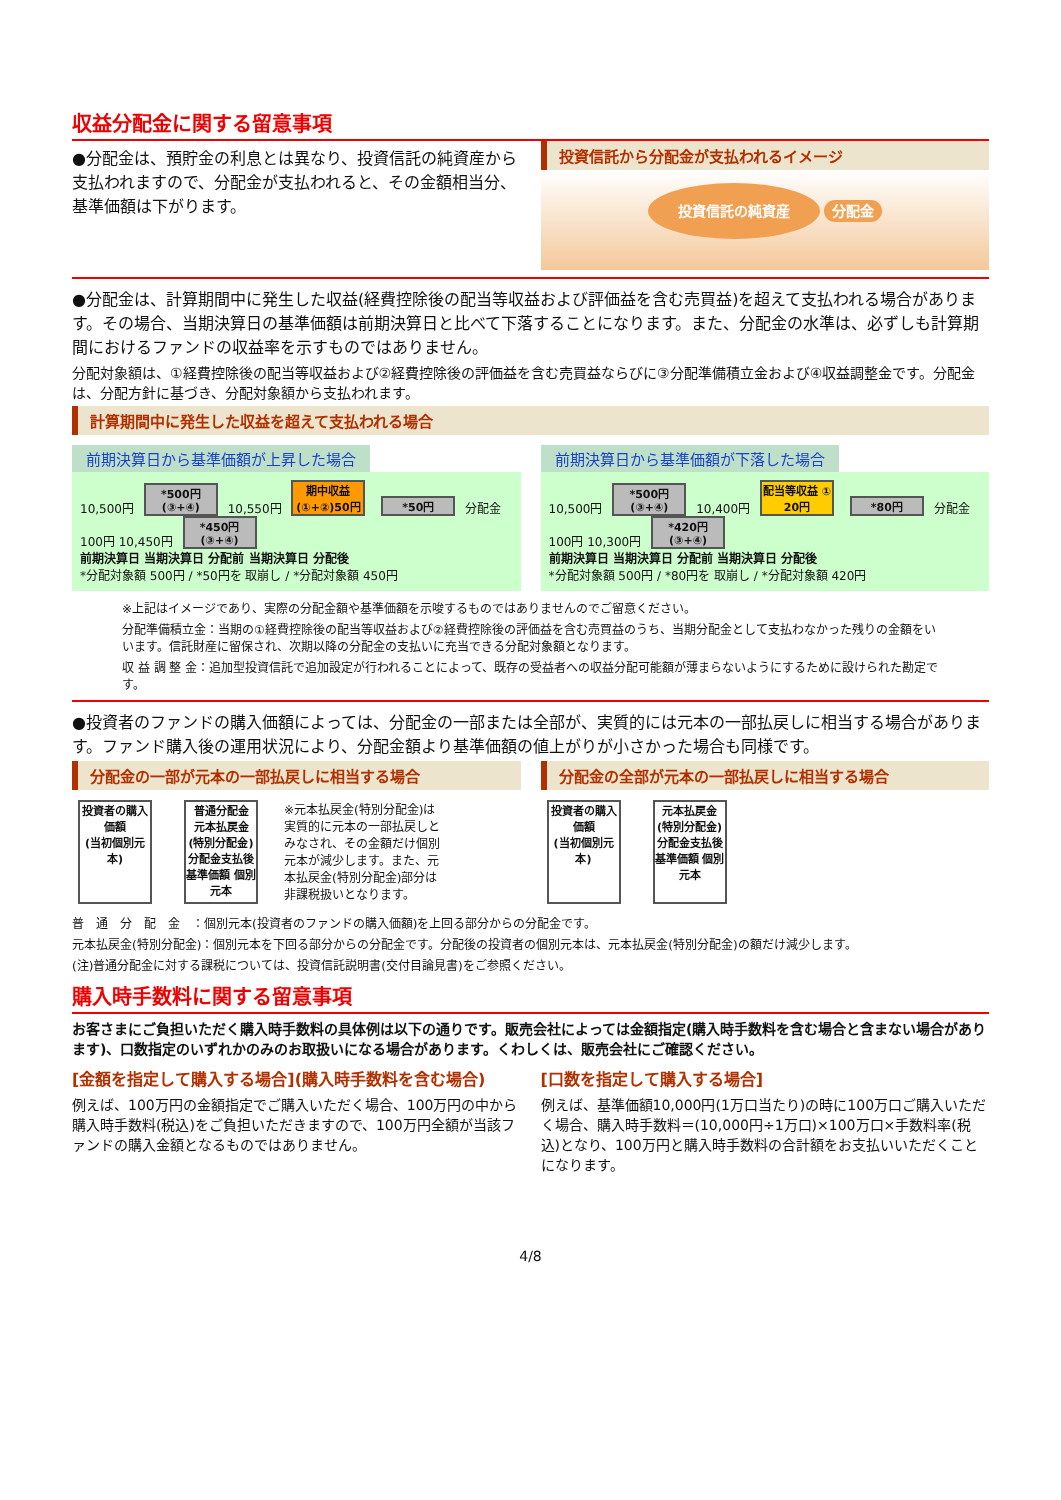収益分配金に関する留意事項
●分配金は、預貯金の利息とは異なり、投資信託の純資産から支払われますので、分配金が支払われると、その金額相当分、基準価額は下がります。
投資信託から分配金が支払われるイメージ
投資信託の純資産 分配金
●分配金は、計算期間中に発生した収益(経費控除後の配当等収益および評価益を含む売買益)を超えて支払われる場合があります。その場合、当期決算日の基準価額は前期決算日と比べて下落することになります。また、分配金の水準は、必ずしも計算期間におけるファンドの収益率を示すものではありません。
分配対象額は、①経費控除後の配当等収益および②経費控除後の評価益を含む売買益ならびに③分配準備積立金および④収益調整金です。分配金は、分配方針に基づき、分配対象額から支払われます。
計算期間中に発生した収益を超えて支払われる場合
前期決算日から基準価額が上昇した場合
10,500円 *500円(③+④) 10,550円 期中収益(①+②)50円 *50円 分配金100円 10,450円 *450円(③+④)
前期決算日 当期決算日 分配前 当期決算日 分配後
*分配対象額 500円 / *50円を 取崩し / *分配対象額 450円
前期決算日から基準価額が下落した場合
10,500円 *500円(③+④) 10,400円 配当等収益 ① 20円 *80円 分配金100円 10,300円 *420円(③+④)
前期決算日 当期決算日 分配前 当期決算日 分配後
*分配対象額 500円 / *80円を 取崩し / *分配対象額 420円
※上記はイメージであり、実際の分配金額や基準価額を示唆するものではありませんのでご留意ください。
分配準備積立金：当期の①経費控除後の配当等収益および②経費控除後の評価益を含む売買益のうち、当期分配金として支払わなかった残りの金額をいいます。信託財産に留保され、次期以降の分配金の支払いに充当できる分配対象額となります。
収 益 調 整 金：追加型投資信託で追加設定が行われることによって、既存の受益者への収益分配可能額が薄まらないようにするために設けられた勘定です。
●投資者のファンドの購入価額によっては、分配金の一部または全部が、実質的には元本の一部払戻しに相当する場合があります。ファンド購入後の運用状況により、分配金額より基準価額の値上がりが小さかった場合も同様です。
分配金の一部が元本の一部払戻しに相当する場合
投資者の購入価額
(当初個別元本) 普通分配金
元本払戻金(特別分配金)
分配金支払後 基準価額 個別元本 ※元本払戻金(特別分配金)は実質的に元本の一部払戻しとみなされ、その金額だけ個別元本が減少します。また、元本払戻金(特別分配金)部分は非課税扱いとなります。
分配金の全部が元本の一部払戻しに相当する場合
投資者の購入価額
(当初個別元本) 元本払戻金(特別分配金)
分配金支払後 基準価額 個別元本
普　通　分　配　金　：個別元本(投資者のファンドの購入価額)を上回る部分からの分配金です。
元本払戻金(特別分配金)：個別元本を下回る部分からの分配金です。分配後の投資者の個別元本は、元本払戻金(特別分配金)の額だけ減少します。
(注)普通分配金に対する課税については、投資信託説明書(交付目論見書)をご参照ください。
購入時手数料に関する留意事項
お客さまにご負担いただく購入時手数料の具体例は以下の通りです。販売会社によっては金額指定(購入時手数料を含む場合と含まない場合があります)、口数指定のいずれかのみのお取扱いになる場合があります。くわしくは、販売会社にご確認ください。
[金額を指定して購入する場合](購入時手数料を含む場合)
例えば、100万円の金額指定でご購入いただく場合、100万円の中から購入時手数料(税込)をご負担いただきますので、100万円全額が当該ファンドの購入金額となるものではありません。
[口数を指定して購入する場合]
例えば、基準価額10,000円(1万口当たり)の時に100万口ご購入いただく場合、購入時手数料＝(10,000円÷1万口)×100万口×手数料率(税込)となり、100万円と購入時手数料の合計額をお支払いいただくことになります。
4/8